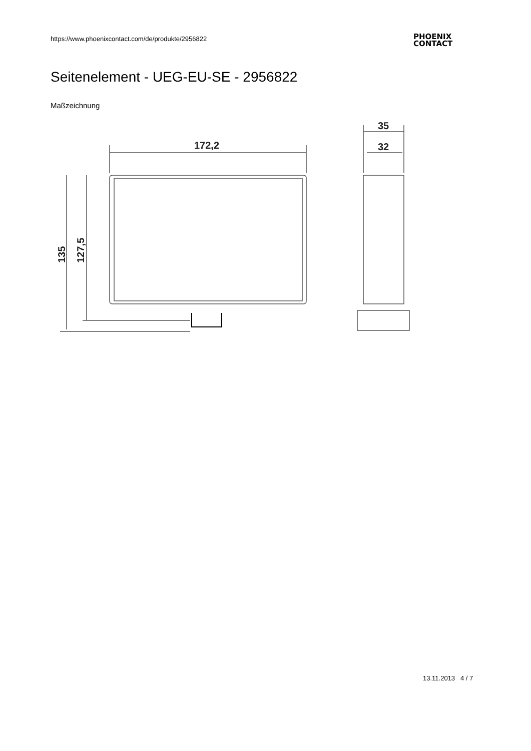https://www.phoenixcontact.com/de/produkte/2956822
PHOENIX
CONTACT
Seitenelement - UEG-EU-SE - 2956822
Maßzeichnung
172,2
35
32
135
127,5
13.11.2013 4 / 7